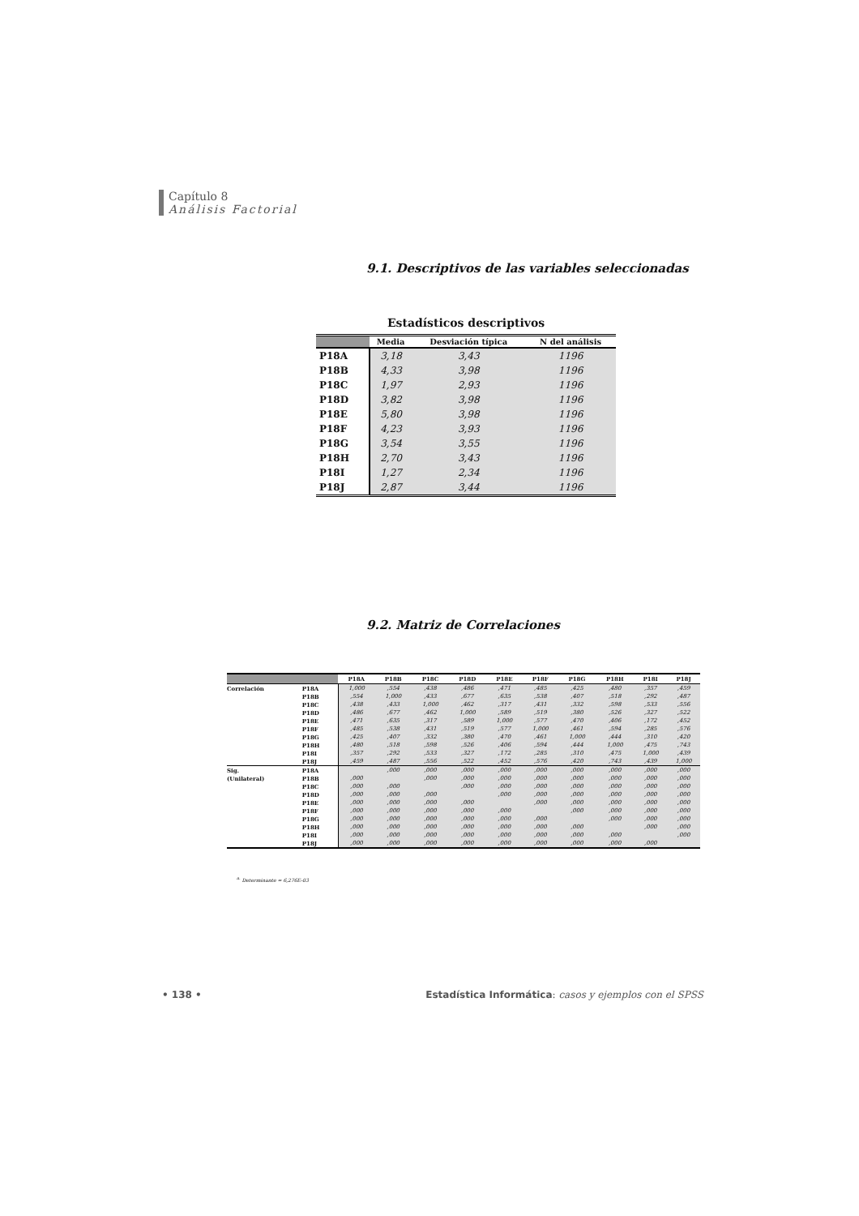Capítulo 8
Análisis Factorial
9.1. Descriptivos de las variables seleccionadas
Estadísticos descriptivos
| | Media | Desviación típica | N del análisis |
| --- | --- | --- | --- |
| P18A | 3,18 | 3,43 | 1196 |
| P18B | 4,33 | 3,98 | 1196 |
| P18C | 1,97 | 2,93 | 1196 |
| P18D | 3,82 | 3,98 | 1196 |
| P18E | 5,80 | 3,98 | 1196 |
| P18F | 4,23 | 3,93 | 1196 |
| P18G | 3,54 | 3,55 | 1196 |
| P18H | 2,70 | 3,43 | 1196 |
| P18I | 1,27 | 2,34 | 1196 |
| P18J | 2,87 | 3,44 | 1196 |
9.2. Matriz de Correlaciones
| | | P18A | P18B | P18C | P18D | P18E | P18F | P18G | P18H | P18I | P18J |
| --- | --- | --- | --- | --- | --- | --- | --- | --- | --- | --- | --- |
| Correlación | P18A | 1,000 | ,554 | ,438 | ,486 | ,471 | ,485 | ,425 | ,480 | ,357 | ,459 |
| | P18B | ,554 | 1,000 | ,433 | ,677 | ,635 | ,538 | ,407 | ,518 | ,292 | ,487 |
| | P18C | ,438 | ,433 | 1,000 | ,462 | ,317 | ,431 | ,332 | ,598 | ,533 | ,556 |
| | P18D | ,486 | ,677 | ,462 | 1,000 | ,589 | ,519 | ,380 | ,526 | ,327 | ,522 |
| | P18E | ,471 | ,635 | ,317 | ,589 | 1,000 | ,577 | ,470 | ,406 | ,172 | ,452 |
| | P18F | ,485 | ,538 | ,431 | ,519 | ,577 | 1,000 | ,461 | ,594 | ,285 | ,576 |
| | P18G | ,425 | ,407 | ,332 | ,380 | ,470 | ,461 | 1,000 | ,444 | ,310 | ,420 |
| | P18H | ,480 | ,518 | ,598 | ,526 | ,406 | ,594 | ,444 | 1,000 | ,475 | ,743 |
| | P18I | ,357 | ,292 | ,533 | ,327 | ,172 | ,285 | ,310 | ,475 | 1,000 | ,439 |
| | P18J | ,459 | ,487 | ,556 | ,522 | ,452 | ,576 | ,420 | ,743 | ,439 | 1,000 |
| Sig. | P18A | | ,000 | ,000 | ,000 | ,000 | ,000 | ,000 | ,000 | ,000 | ,000 |
| (Unilateral) | P18B | ,000 | | ,000 | ,000 | ,000 | ,000 | ,000 | ,000 | ,000 | ,000 |
| | P18C | ,000 | ,000 | | ,000 | ,000 | ,000 | ,000 | ,000 | ,000 | ,000 |
| | P18D | ,000 | ,000 | ,000 | | ,000 | ,000 | ,000 | ,000 | ,000 | ,000 |
| | P18E | ,000 | ,000 | ,000 | ,000 | | ,000 | ,000 | ,000 | ,000 | ,000 |
| | P18F | ,000 | ,000 | ,000 | ,000 | ,000 | | ,000 | ,000 | ,000 | ,000 |
| | P18G | ,000 | ,000 | ,000 | ,000 | ,000 | ,000 | | ,000 | ,000 | ,000 |
| | P18H | ,000 | ,000 | ,000 | ,000 | ,000 | ,000 | ,000 | | ,000 | ,000 |
| | P18I | ,000 | ,000 | ,000 | ,000 | ,000 | ,000 | ,000 | ,000 | | ,000 |
| | P18J | ,000 | ,000 | ,000 | ,000 | ,000 | ,000 | ,000 | ,000 | ,000 | |
<sup>a.</sup> Determinante = 6,276E-03
• 138 •
Estadística Informática: casos y ejemplos con el SPSS